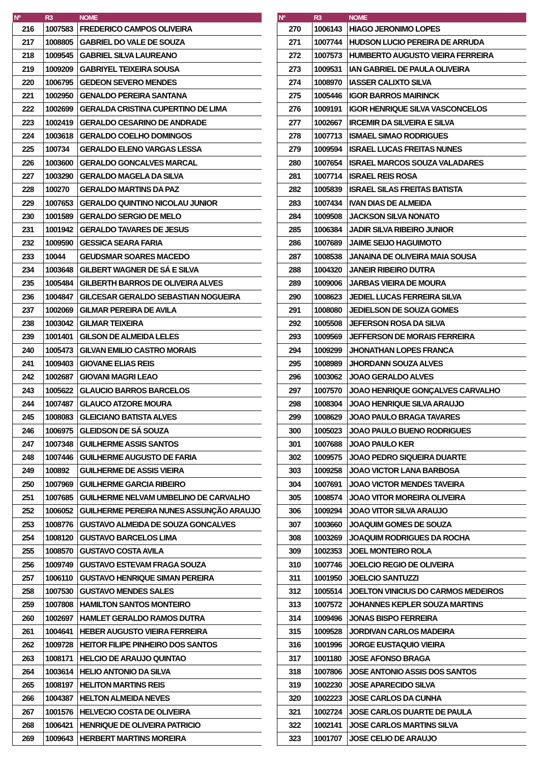| Nº | R3 | NOME |
| --- | --- | --- |
| 216 | 1007583 | FREDERICO CAMPOS OLIVEIRA |
| 217 | 1008805 | GABRIEL DO VALE DE SOUZA |
| 218 | 1009545 | GABRIEL SILVA LAUREANO |
| 219 | 1009209 | GABRIYEL TEIXEIRA SOUSA |
| 220 | 1006795 | GEDEON SEVERO MENDES |
| 221 | 1002950 | GENALDO PEREIRA SANTANA |
| 222 | 1002699 | GERALDA CRISTINA CUPERTINO DE LIMA |
| 223 | 1002419 | GERALDO CESARINO DE ANDRADE |
| 224 | 1003618 | GERALDO COELHO DOMINGOS |
| 225 | 100734 | GERALDO ELENO VARGAS LESSA |
| 226 | 1003600 | GERALDO GONCALVES MARCAL |
| 227 | 1003290 | GERALDO MAGELA DA SILVA |
| 228 | 100270 | GERALDO MARTINS DA PAZ |
| 229 | 1007653 | GERALDO QUINTINO NICOLAU JUNIOR |
| 230 | 1001589 | GERALDO SERGIO DE MELO |
| 231 | 1001942 | GERALDO TAVARES DE JESUS |
| 232 | 1009590 | GESSICA SEARA FARIA |
| 233 | 10044 | GEUDSMAR SOARES MACEDO |
| 234 | 1003648 | GILBERT WAGNER DE SÁ E SILVA |
| 235 | 1005484 | GILBERTH BARROS DE OLIVEIRA ALVES |
| 236 | 1004847 | GILCESAR GERALDO SEBASTIAN NOGUEIRA |
| 237 | 1002069 | GILMAR PEREIRA DE AVILA |
| 238 | 1003042 | GILMAR TEIXEIRA |
| 239 | 1001401 | GILSON DE ALMEIDA LELES |
| 240 | 1005473 | GILVAN EMILIO CASTRO MORAIS |
| 241 | 1009403 | GIOVANE ELIAS REIS |
| 242 | 1002687 | GIOVANI MAGRI LEAO |
| 243 | 1005622 | GLAUCIO BARROS BARCELOS |
| 244 | 1007487 | GLAUCO ATZORE MOURA |
| 245 | 1008083 | GLEICIANO BATISTA ALVES |
| 246 | 1006975 | GLEIDSON DE SÁ SOUZA |
| 247 | 1007348 | GUILHERME ASSIS SANTOS |
| 248 | 1007446 | GUILHERME AUGUSTO DE FARIA |
| 249 | 100892 | GUILHERME DE ASSIS VIEIRA |
| 250 | 1007969 | GUILHERME GARCIA RIBEIRO |
| 251 | 1007685 | GUILHERME NELVAM UMBELINO DE CARVALHO |
| 252 | 1006052 | GUILHERME PEREIRA NUNES ASSUNÇÃO ARAUJO |
| 253 | 1008776 | GUSTAVO ALMEIDA DE SOUZA GONCALVES |
| 254 | 1008120 | GUSTAVO BARCELOS LIMA |
| 255 | 1008570 | GUSTAVO COSTA AVILA |
| 256 | 1009749 | GUSTAVO ESTEVAM FRAGA SOUZA |
| 257 | 1006110 | GUSTAVO HENRIQUE SIMAN PEREIRA |
| 258 | 1007530 | GUSTAVO MENDES SALES |
| 259 | 1007808 | HAMILTON SANTOS MONTEIRO |
| 260 | 1002697 | HAMLET GERALDO RAMOS DUTRA |
| 261 | 1004641 | HEBER AUGUSTO VIEIRA FERREIRA |
| 262 | 1009728 | HEITOR FILIPE PINHEIRO DOS SANTOS |
| 263 | 1008171 | HELCIO DE ARAUJO QUINTAO |
| 264 | 1003614 | HELIO ANTONIO DA SILVA |
| 265 | 1008197 | HELITON MARTINS REIS |
| 266 | 1004387 | HELTON ALMEIDA NEVES |
| 267 | 1001576 | HELVECIO COSTA DE OLIVEIRA |
| 268 | 1006421 | HENRIQUE DE OLIVEIRA PATRICIO |
| 269 | 1009643 | HERBERT MARTINS MOREIRA |
| Nº | R3 | NOME |
| --- | --- | --- |
| 270 | 1006143 | HIAGO JERONIMO LOPES |
| 271 | 1007744 | HUDSON LUCIO PEREIRA DE ARRUDA |
| 272 | 1007573 | HUMBERTO AUGUSTO VIEIRA FERREIRA |
| 273 | 1009531 | IAN GABRIEL DE PAULA OLIVEIRA |
| 274 | 1008970 | IASSER CALIXTO SILVA |
| 275 | 1005446 | IGOR BARROS MAIRINCK |
| 276 | 1009191 | IGOR HENRIQUE SILVA VASCONCELOS |
| 277 | 1002667 | IRCEMIR DA SILVEIRA E SILVA |
| 278 | 1007713 | ISMAEL SIMAO RODRIGUES |
| 279 | 1009594 | ISRAEL LUCAS FREITAS NUNES |
| 280 | 1007654 | ISRAEL MARCOS SOUZA VALADARES |
| 281 | 1007714 | ISRAEL REIS ROSA |
| 282 | 1005839 | ISRAEL SILAS FREITAS BATISTA |
| 283 | 1007434 | IVAN DIAS DE ALMEIDA |
| 284 | 1009508 | JACKSON SILVA NONATO |
| 285 | 1006384 | JADIR SILVA RIBEIRO JUNIOR |
| 286 | 1007689 | JAIME SEIJO HAGUIMOTO |
| 287 | 1008538 | JANAINA DE OLIVEIRA MAIA SOUSA |
| 288 | 1004320 | JANEIR RIBEIRO DUTRA |
| 289 | 1009006 | JARBAS VIEIRA DE MOURA |
| 290 | 1008623 | JEDIEL LUCAS FERREIRA SILVA |
| 291 | 1008080 | JEDIELSON DE SOUZA GOMES |
| 292 | 1005508 | JEFERSON ROSA DA SILVA |
| 293 | 1009569 | JEFFERSON DE MORAIS FERREIRA |
| 294 | 1009299 | JHONATHAN LOPES FRANCA |
| 295 | 1008989 | JHORDANN SOUZA ALVES |
| 296 | 1003062 | JOAO GERALDO ALVES |
| 297 | 1007570 | JOAO HENRIQUE GONÇALVES CARVALHO |
| 298 | 1008304 | JOAO HENRIQUE SILVA ARAUJO |
| 299 | 1008629 | JOAO PAULO BRAGA TAVARES |
| 300 | 1005023 | JOAO PAULO BUENO RODRIGUES |
| 301 | 1007688 | JOAO PAULO KER |
| 302 | 1009575 | JOAO PEDRO SIQUEIRA DUARTE |
| 303 | 1009258 | JOAO VICTOR LANA BARBOSA |
| 304 | 1007691 | JOAO VICTOR MENDES TAVEIRA |
| 305 | 1008574 | JOAO VITOR MOREIRA OLIVEIRA |
| 306 | 1009294 | JOAO VITOR SILVA ARAUJO |
| 307 | 1003660 | JOAQUIM GOMES DE SOUZA |
| 308 | 1003269 | JOAQUIM RODRIGUES DA ROCHA |
| 309 | 1002353 | JOEL MONTEIRO ROLA |
| 310 | 1007746 | JOELCIO REGIO DE OLIVEIRA |
| 311 | 1001950 | JOELCIO SANTUZZI |
| 312 | 1005514 | JOELTON VINICIUS DO CARMOS MEDEIROS |
| 313 | 1007572 | JOHANNES KEPLER SOUZA MARTINS |
| 314 | 1009496 | JONAS BISPO FERREIRA |
| 315 | 1009528 | JORDIVAN CARLOS MADEIRA |
| 316 | 1001996 | JORGE EUSTAQUIO VIEIRA |
| 317 | 1001180 | JOSE AFONSO BRAGA |
| 318 | 1007806 | JOSE ANTONIO ASSIS DOS SANTOS |
| 319 | 1002230 | JOSE APARECIDO SILVA |
| 320 | 1002223 | JOSE CARLOS DA CUNHA |
| 321 | 1002724 | JOSE CARLOS DUARTE DE PAULA |
| 322 | 1002141 | JOSE CARLOS MARTINS SILVA |
| 323 | 1001707 | JOSE CELIO DE ARAUJO |